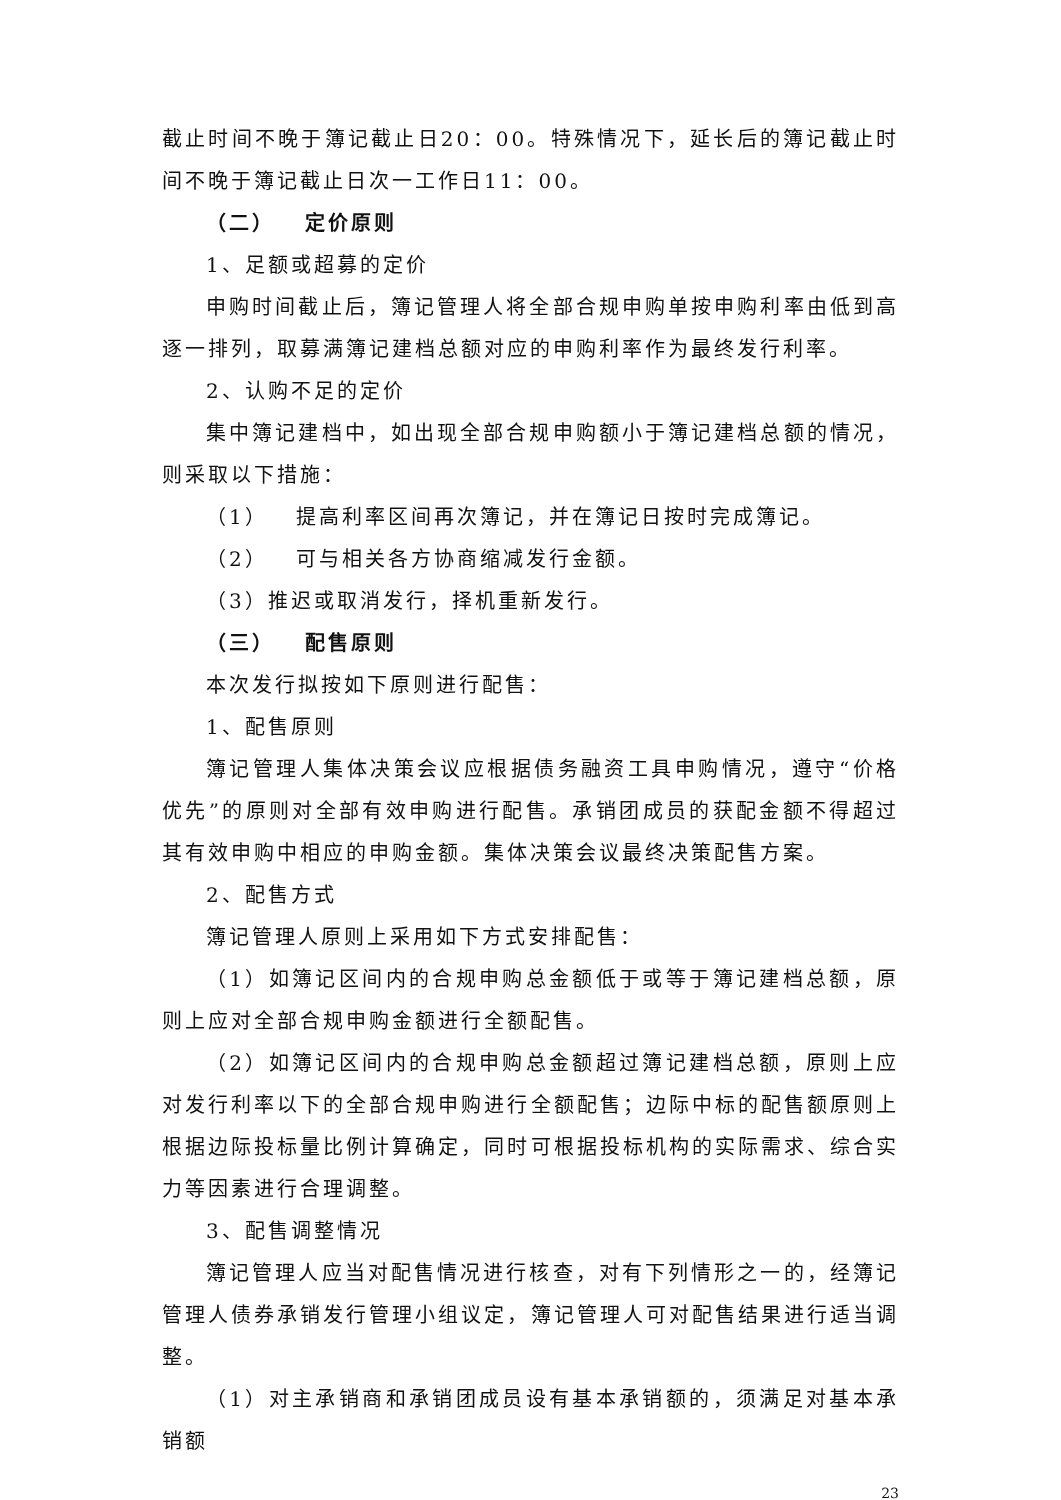截止时间不晚于簿记截止日20：00。特殊情况下，延长后的簿记截止时间不晚于簿记截止日次一工作日11：00。
（二） 定价原则
1、足额或超募的定价
申购时间截止后，簿记管理人将全部合规申购单按申购利率由低到高逐一排列，取募满簿记建档总额对应的申购利率作为最终发行利率。
2、认购不足的定价
集中簿记建档中，如出现全部合规申购额小于簿记建档总额的情况，则采取以下措施：
（1） 提高利率区间再次簿记，并在簿记日按时完成簿记。
（2） 可与相关各方协商缩减发行金额。
（3）推迟或取消发行，择机重新发行。
（三） 配售原则
本次发行拟按如下原则进行配售：
1、配售原则
簿记管理人集体决策会议应根据债务融资工具申购情况，遵守“价格优先”的原则对全部有效申购进行配售。承销团成员的获配金额不得超过其有效申购中相应的申购金额。集体决策会议最终决策配售方案。
2、配售方式
簿记管理人原则上采用如下方式安排配售：
（1）如簿记区间内的合规申购总金额低于或等于簿记建档总额，原则上应对全部合规申购金额进行全额配售。
（2）如簿记区间内的合规申购总金额超过簿记建档总额，原则上应对发行利率以下的全部合规申购进行全额配售；边际中标的配售额原则上根据边际投标量比例计算确定，同时可根据投标机构的实际需求、综合实力等因素进行合理调整。
3、配售调整情况
簿记管理人应当对配售情况进行核查，对有下列情形之一的，经簿记管理人债券承销发行管理小组议定，簿记管理人可对配售结果进行适当调整。
（1）对主承销商和承销团成员设有基本承销额的，须满足对基本承销额
23